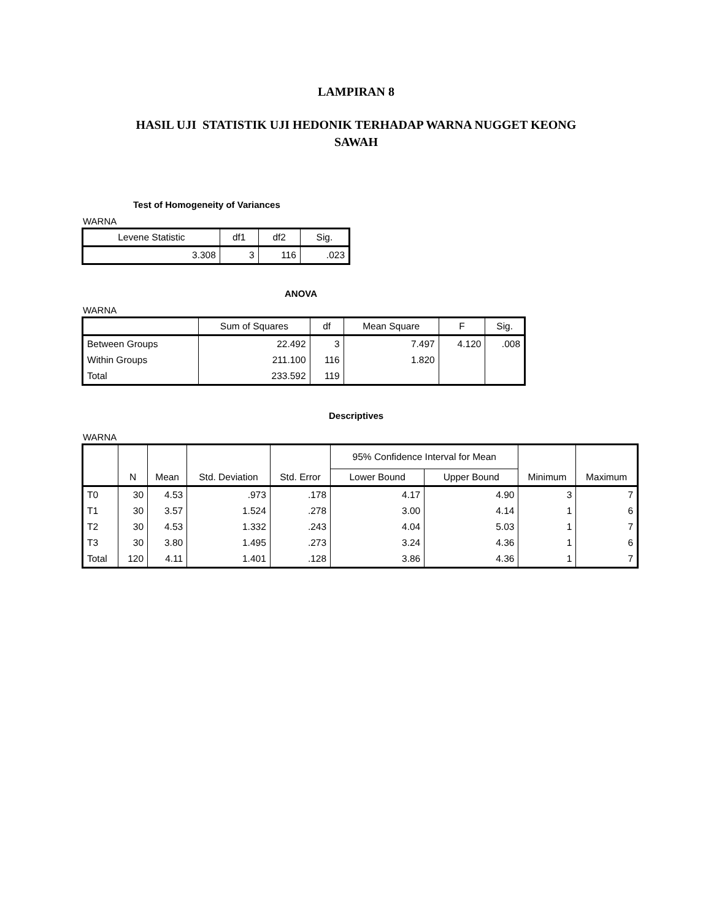LAMPIRAN 8
HASIL UJI STATISTIK UJI HEDONIK TERHADAP WARNA NUGGET KEONG
SAWAH
Test of Homogeneity of Variances
WARNA
| Levene Statistic | df1 | df2 | Sig. |
| --- | --- | --- | --- |
| 3.308 | 3 | 116 | .023 |
ANOVA
WARNA
| | Sum of Squares | df | Mean Square | F | Sig. |
| --- | --- | --- | --- | --- | --- |
| Between Groups | 22.492 | 3 | 7.497 | 4.120 | .008 |
| Within Groups | 211.100 | 116 | 1.820 | | |
| Total | 233.592 | 119 | | | |
Descriptives
WARNA
| | N | Mean | Std. Deviation | Std. Error | 95% Confidence Interval for Mean | | Minimum | Maximum |
| --- | --- | --- | --- | --- | --- | --- | --- | --- |
| | | | | | Lower Bound | Upper Bound | | |
| T0 | 30 | 4.53 | .973 | .178 | 4.17 | 4.90 | 3 | 7 |
| T1 | 30 | 3.57 | 1.524 | .278 | 3.00 | 4.14 | 1 | 6 |
| T2 | 30 | 4.53 | 1.332 | .243 | 4.04 | 5.03 | 1 | 7 |
| T3 | 30 | 3.80 | 1.495 | .273 | 3.24 | 4.36 | 1 | 6 |
| Total | 120 | 4.11 | 1.401 | .128 | 3.86 | 4.36 | 1 | 7 |